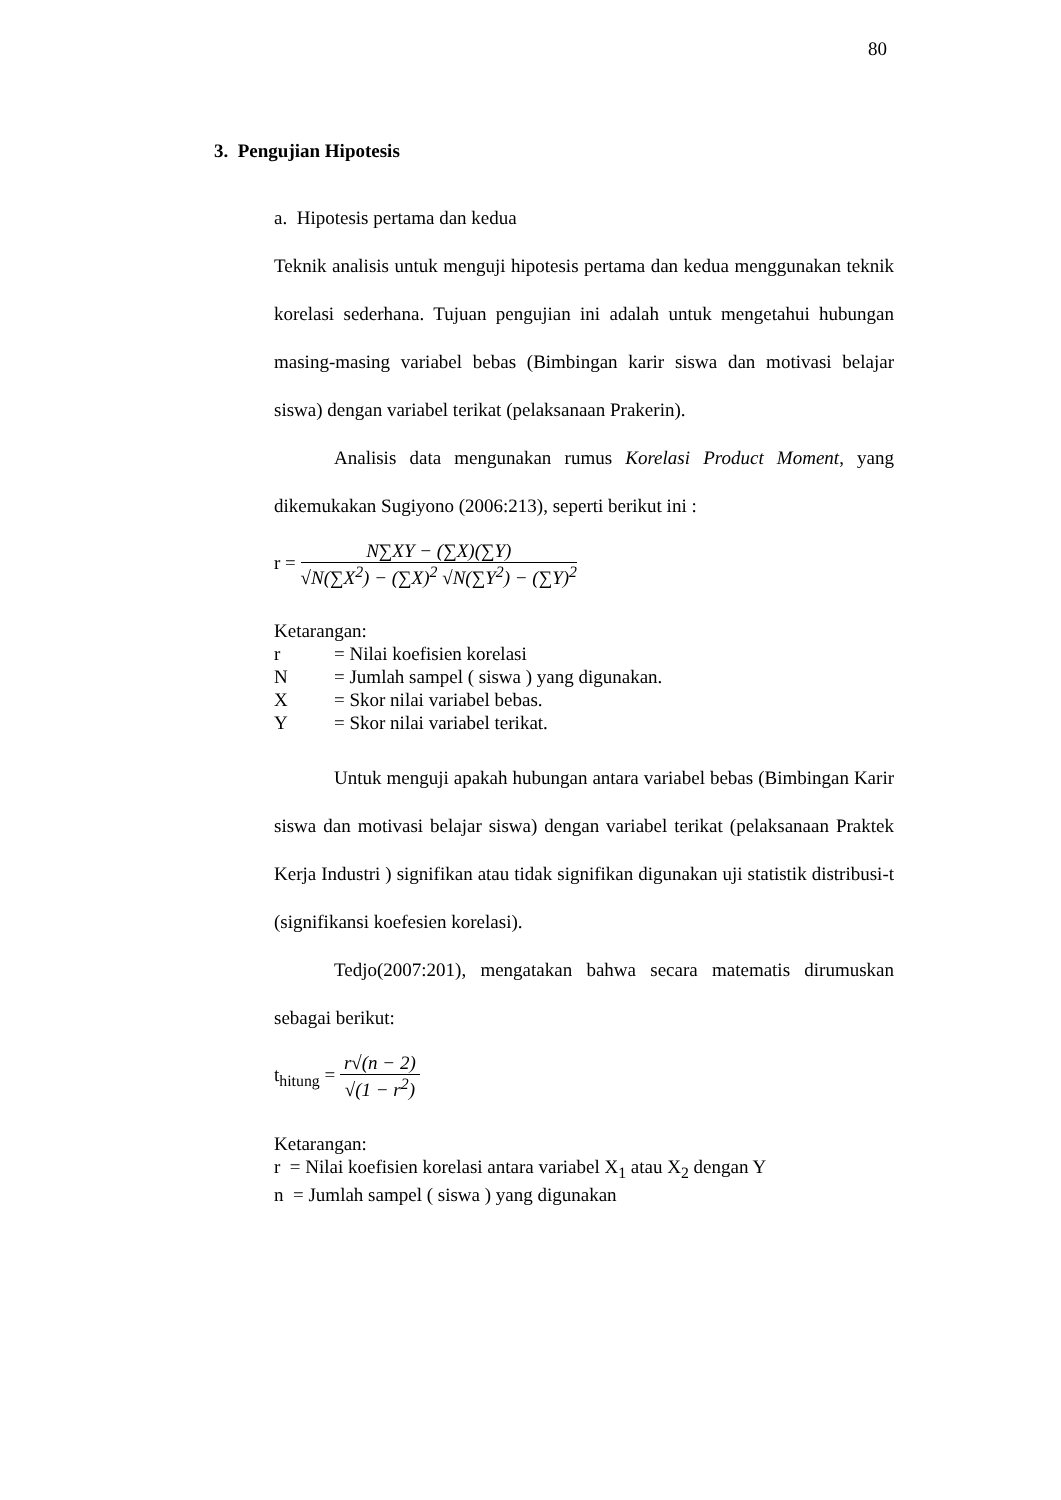80
3. Pengujian Hipotesis
a. Hipotesis pertama dan kedua
Teknik analisis untuk menguji hipotesis pertama dan kedua menggunakan teknik korelasi sederhana. Tujuan pengujian ini adalah untuk mengetahui hubungan masing-masing variabel bebas (Bimbingan karir siswa dan motivasi belajar siswa) dengan variabel terikat (pelaksanaan Prakerin).
Analisis data mengunakan rumus Korelasi Product Moment, yang dikemukakan Sugiyono (2006:213), seperti berikut ini :
r =
N∑XY − (∑X)(∑Y)
√N(∑X<sup>2</sup>) − (∑X)<sup>2</sup> √N(∑Y<sup>2</sup>) − (∑Y)<sup>2</sup>
Ketarangan:
r = Nilai koefisien korelasi
N = Jumlah sampel ( siswa ) yang digunakan.
X = Skor nilai variabel bebas.
Y = Skor nilai variabel terikat.
Untuk menguji apakah hubungan antara variabel bebas (Bimbingan Karir siswa dan motivasi belajar siswa) dengan variabel terikat (pelaksanaan Praktek Kerja Industri ) signifikan atau tidak signifikan digunakan uji statistik distribusi-t (signifikansi koefesien korelasi).
Tedjo(2007:201), mengatakan bahwa secara matematis dirumuskan sebagai berikut:
t<sub>hitung</sub> =
r√(n − 2)
√(1 − r<sup>2</sup>)
Ketarangan:
r = Nilai koefisien korelasi antara variabel X<sub>1</sub> atau X<sub>2</sub> dengan Y
n = Jumlah sampel ( siswa ) yang digunakan